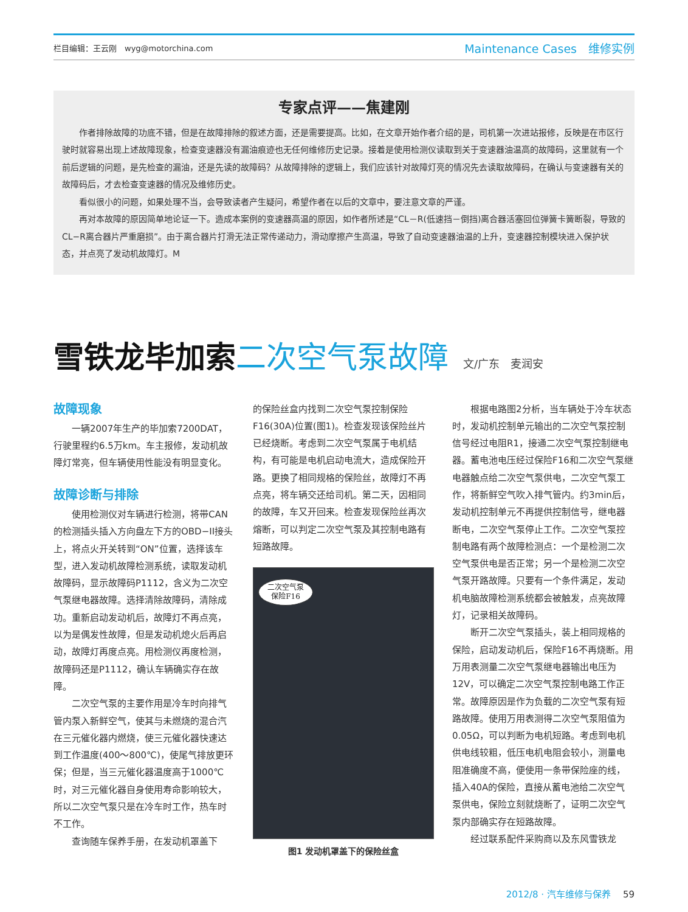栏目编辑：王云刚　wyg@motorchina.com
Maintenance Cases　维修实例
专家点评——焦建刚
作者排除故障的功底不错，但是在故障排除的叙述方面，还是需要提高。比如，在文章开始作者介绍的是，司机第一次进站报修，反映是在市区行驶时就容易出现上述故障现象，检查变速器没有漏油痕迹也无任何维修历史记录。接着是使用检测仪读取到关于变速器油温高的故障码，这里就有一个前后逻辑的问题，是先检查的漏油，还是先读的故障码？从故障排除的逻辑上，我们应该针对故障灯亮的情况先去读取故障码，在确认与变速器有关的故障码后，才去检查变速器的情况及维修历史。
看似很小的问题，如果处理不当，会导致读者产生疑问，希望作者在以后的文章中，要注意文章的严谨。
再对本故障的原因简单地论证一下。造成本案例的变速器高温的原因，如作者所述是“CL－R(低速挡－倒挡)离合器活塞回位弹簧卡簧断裂，导致的CL−R离合器片严重磨损”。由于离合器片打滑无法正常传递动力，滑动摩擦产生高温，导致了自动变速器油温的上升，变速器控制模块进入保护状态，并点亮了发动机故障灯。M
雪铁龙毕加索二次空气泵故障 文/广东　麦润安
故障现象
一辆2007年生产的毕加索7200DAT，行驶里程约6.5万km。车主报修，发动机故障灯常亮，但车辆使用性能没有明显变化。
故障诊断与排除
使用检测仪对车辆进行检测，将带CAN的检测插头插入方向盘左下方的OBD−II接头上，将点火开关转到“ON”位置，选择该车型，进入发动机故障检测系统，读取发动机故障码，显示故障码P1112，含义为二次空气泵继电器故障。选择清除故障码，清除成功。重新启动发动机后，故障灯不再点亮，以为是偶发性故障，但是发动机熄火后再启动，故障灯再度点亮。用检测仪再度检测，故障码还是P1112，确认车辆确实存在故障。
二次空气泵的主要作用是冷车时向排气管内泵入新鲜空气，使其与未燃烧的混合汽在三元催化器内燃烧，使三元催化器快速达到工作温度(400～800℃)，使尾气排放更环保；但是，当三元催化器温度高于1000℃时，对三元催化器自身使用寿命影响较大，所以二次空气泵只是在冷车时工作，热车时不工作。
查询随车保养手册，在发动机罩盖下
的保险丝盒内找到二次空气泵控制保险F16(30A)位置(图1)。检查发现该保险丝片已经烧断。考虑到二次空气泵属于电机结构，有可能是电机启动电流大，造成保险开路。更换了相同规格的保险丝，故障灯不再点亮，将车辆交还给司机。第二天，因相同的故障，车又开回来。检查发现保险丝再次熔断，可以判定二次空气泵及其控制电路有短路故障。
二次空气泵
保险F16
图1 发动机罩盖下的保险丝盒
根据电路图2分析，当车辆处于冷车状态时，发动机控制单元输出的二次空气泵控制信号经过电阻R1，接通二次空气泵控制继电器。蓄电池电压经过保险F16和二次空气泵继电器触点给二次空气泵供电，二次空气泵工作，将新鲜空气吹入排气管内。约3min后，发动机控制单元不再提供控制信号，继电器断电，二次空气泵停止工作。二次空气泵控制电路有两个故障检测点：一个是检测二次空气泵供电是否正常；另一个是检测二次空气泵开路故障。只要有一个条件满足，发动机电脑故障检测系统都会被触发，点亮故障灯，记录相关故障码。
断开二次空气泵插头，装上相同规格的保险，启动发动机后，保险F16不再烧断。用万用表测量二次空气泵继电器输出电压为12V，可以确定二次空气泵控制电路工作正常。故障原因是作为负载的二次空气泵有短路故障。使用万用表测得二次空气泵阻值为0.05Ω，可以判断为电机短路。考虑到电机供电线较粗，低压电机电阻会较小，测量电阻准确度不高，便使用一条带保险座的线，插入40A的保险，直接从蓄电池给二次空气泵供电，保险立刻就烧断了，证明二次空气泵内部确实存在短路故障。
经过联系配件采购商以及东风雪铁龙
2012/8 · 汽车维修与保养 59